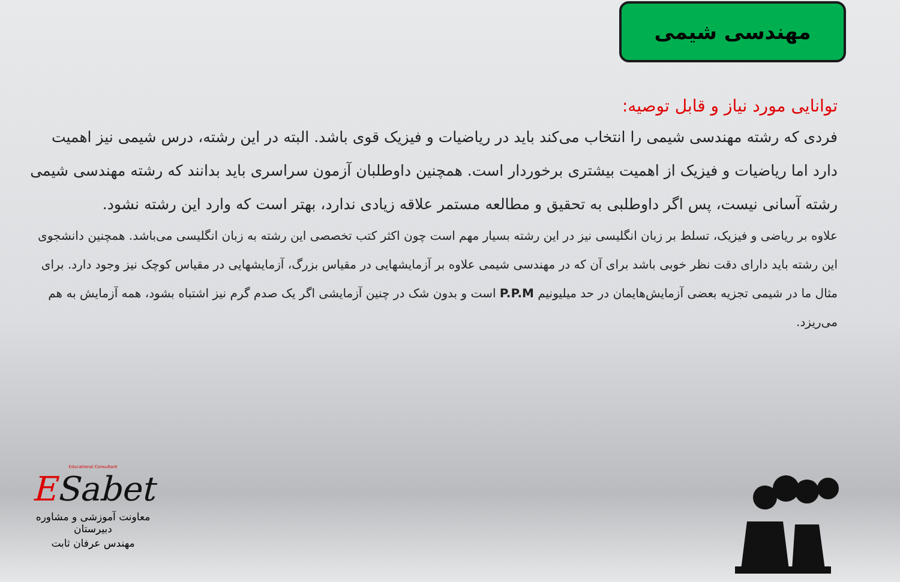مهندسی شیمی
توانایی مورد نیاز و قابل توصیه:
فردی که رشته مهندسی شیمی را انتخاب می‌کند باید در ریاضیات و فیزیک قوی باشد. البته در این رشته، درس شیمی نیز اهمیت دارد اما ریاضیات و فیزیک از اهمیت بیشتری برخوردار است. همچنین داوطلبان آزمون سراسری باید بدانند که رشته مهندسی شیمی رشته آسانی نیست، پس اگر داوطلبی به تحقیق و مطالعه مستمر علاقه زیادی ندارد، بهتر است که وارد این رشته نشود.
علاوه بر ریاضی و فیزیک، تسلط بر زبان انگلیسی نیز در این رشته بسیار مهم است چون اکثر کتب تخصصی این رشته به زبان انگلیسی می‌باشد. همچنین دانشجوی این رشته باید دارای دقت نظر خوبی باشد برای آن که در مهندسی شیمی علاوه بر آزمایشهایی در مقیاس بزرگ، آزمایشهایی در مقیاس کوچک نیز وجود دارد. برای مثال ما در شیمی تجزیه بعضی آزمایش‌هایمان در حد میلیونیم P.P.M است و بدون شک در چنین آزمایشی اگر یک صدم گرم نیز اشتباه بشود، همه آزمایش به هم می‌ریزد.
Educational Consultant
ESabet
معاونت آموزشی و مشاوره دبیرستان
مهندس عرفان ثابت